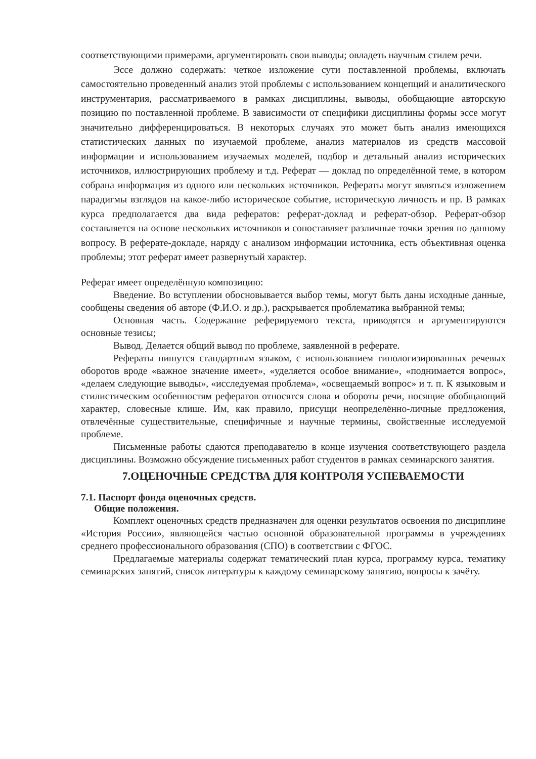соответствующими примерами, аргументировать свои выводы; овладеть научным стилем речи.
Эссе должно содержать: четкое изложение сути поставленной проблемы, включать самостоятельно проведенный анализ этой проблемы с использованием концепций и аналитического инструментария, рассматриваемого в рамках дисциплины, выводы, обобщающие авторскую позицию по поставленной проблеме. В зависимости от специфики дисциплины формы эссе могут значительно дифференцироваться. В некоторых случаях это может быть анализ имеющихся статистических данных по изучаемой проблеме, анализ материалов из средств массовой информации и использованием изучаемых моделей, подбор и детальный анализ исторических источников, иллюстрирующих проблему и т.д. Реферат — доклад по определённой теме, в котором собрана информация из одного или нескольких источников. Рефераты могут являться изложением парадигмы взглядов на какое-либо историческое событие, историческую личность и пр. В рамках курса предполагается два вида рефератов: реферат-доклад и реферат-обзор. Реферат-обзор составляется на основе нескольких источников и сопоставляет различные точки зрения по данному вопросу. В реферате-докладе, наряду с анализом информации источника, есть объективная оценка проблемы; этот реферат имеет развернутый характер.
Реферат имеет определённую композицию:
Введение. Во вступлении обосновывается выбор темы, могут быть даны исходные данные, сообщены сведения об авторе (Ф.И.О. и др.), раскрывается проблематика выбранной темы;
Основная часть. Содержание реферируемого текста, приводятся и аргументируются основные тезисы;
Вывод. Делается общий вывод по проблеме, заявленной в реферате.
Рефераты пишутся стандартным языком, с использованием типологизированных речевых оборотов вроде «важное значение имеет», «уделяется особое внимание», «поднимается вопрос», «делаем следующие выводы», «исследуемая проблема», «освещаемый вопрос» и т. п. К языковым и стилистическим особенностям рефератов относятся слова и обороты речи, носящие обобщающий характер, словесные клише. Им, как правило, присущи неопределённо-личные предложения, отвлечённые существительные, специфичные и научные термины, свойственные исследуемой проблеме.
Письменные работы сдаются преподавателю в конце изучения соответствующего раздела дисциплины. Возможно обсуждение письменных работ студентов в рамках семинарского занятия.
7.ОЦЕНОЧНЫЕ СРЕДСТВА ДЛЯ КОНТРОЛЯ УСПЕВАЕМОСТИ
7.1. Паспорт фонда оценочных средств.
Общие положения.
Комплект оценочных средств предназначен для оценки результатов освоения по дисциплине «История России», являющейся частью основной образовательной программы в учреждениях среднего профессионального образования (СПО) в соответствии с ФГОС.
Предлагаемые материалы содержат тематический план курса, программу курса, тематику семинарских занятий, список литературы к каждому семинарскому занятию, вопросы к зачёту.